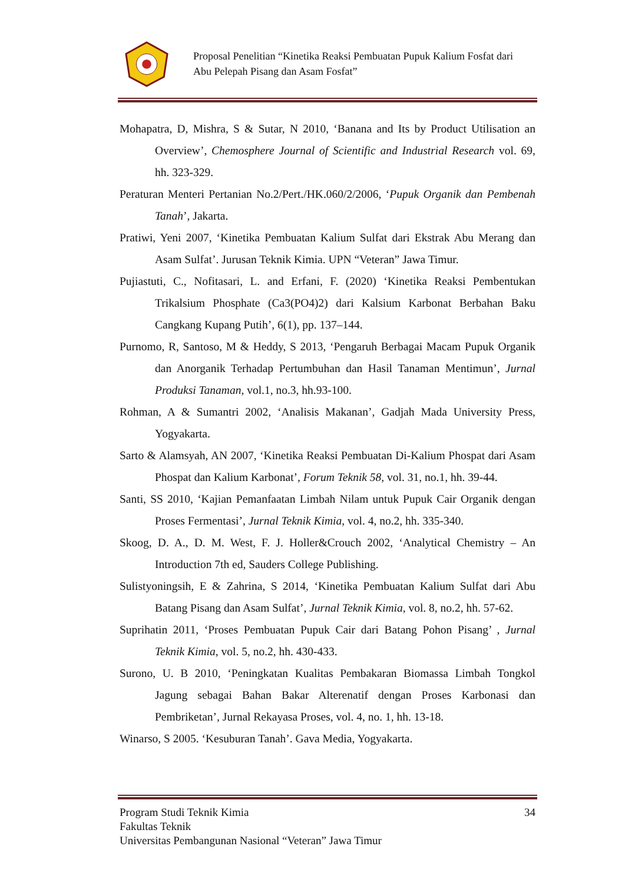Proposal Penelitian “Kinetika Reaksi Pembuatan Pupuk Kalium Fosfat dari
Abu Pelepah Pisang dan Asam Fosfat”
Mohapatra, D, Mishra, S & Sutar, N 2010, ‘Banana and Its by Product Utilisation an Overview’, Chemosphere Journal of Scientific and Industrial Research vol. 69, hh. 323-329.
Peraturan Menteri Pertanian No.2/Pert./HK.060/2/2006, ‘Pupuk Organik dan Pembenah Tanah’, Jakarta.
Pratiwi, Yeni 2007, ‘Kinetika Pembuatan Kalium Sulfat dari Ekstrak Abu Merang dan Asam Sulfat’. Jurusan Teknik Kimia. UPN “Veteran” Jawa Timur.
Pujiastuti, C., Nofitasari, L. and Erfani, F. (2020) ‘Kinetika Reaksi Pembentukan Trikalsium Phosphate (Ca3(PO4)2) dari Kalsium Karbonat Berbahan Baku Cangkang Kupang Putih’, 6(1), pp. 137–144.
Purnomo, R, Santoso, M & Heddy, S 2013, ‘Pengaruh Berbagai Macam Pupuk Organik dan Anorganik Terhadap Pertumbuhan dan Hasil Tanaman Mentimun’, Jurnal Produksi Tanaman, vol.1, no.3, hh.93-100.
Rohman, A & Sumantri 2002, ‘Analisis Makanan’, Gadjah Mada University Press, Yogyakarta.
Sarto & Alamsyah, AN 2007, ‘Kinetika Reaksi Pembuatan Di-Kalium Phospat dari Asam Phospat dan Kalium Karbonat’, Forum Teknik 58, vol. 31, no.1, hh. 39-44.
Santi, SS 2010, ‘Kajian Pemanfaatan Limbah Nilam untuk Pupuk Cair Organik dengan Proses Fermentasi’, Jurnal Teknik Kimia, vol. 4, no.2, hh. 335-340.
Skoog, D. A., D. M. West, F. J. Holler&Crouch 2002, ‘Analytical Chemistry – An Introduction 7th ed, Sauders College Publishing.
Sulistyoningsih, E & Zahrina, S 2014, ‘Kinetika Pembuatan Kalium Sulfat dari Abu Batang Pisang dan Asam Sulfat’, Jurnal Teknik Kimia, vol. 8, no.2, hh. 57-62.
Suprihatin 2011, ‘Proses Pembuatan Pupuk Cair dari Batang Pohon Pisang’ , Jurnal Teknik Kimia, vol. 5, no.2, hh. 430-433.
Surono, U. B 2010, ‘Peningkatan Kualitas Pembakaran Biomassa Limbah Tongkol Jagung sebagai Bahan Bakar Alterenatif dengan Proses Karbonasi dan Pembriketan’, Jurnal Rekayasa Proses, vol. 4, no. 1, hh. 13-18.
Winarso, S 2005. ‘Kesuburan Tanah’. Gava Media, Yogyakarta.
34 Program Studi Teknik Kimia
Fakultas Teknik
Universitas Pembangunan Nasional “Veteran” Jawa Timur